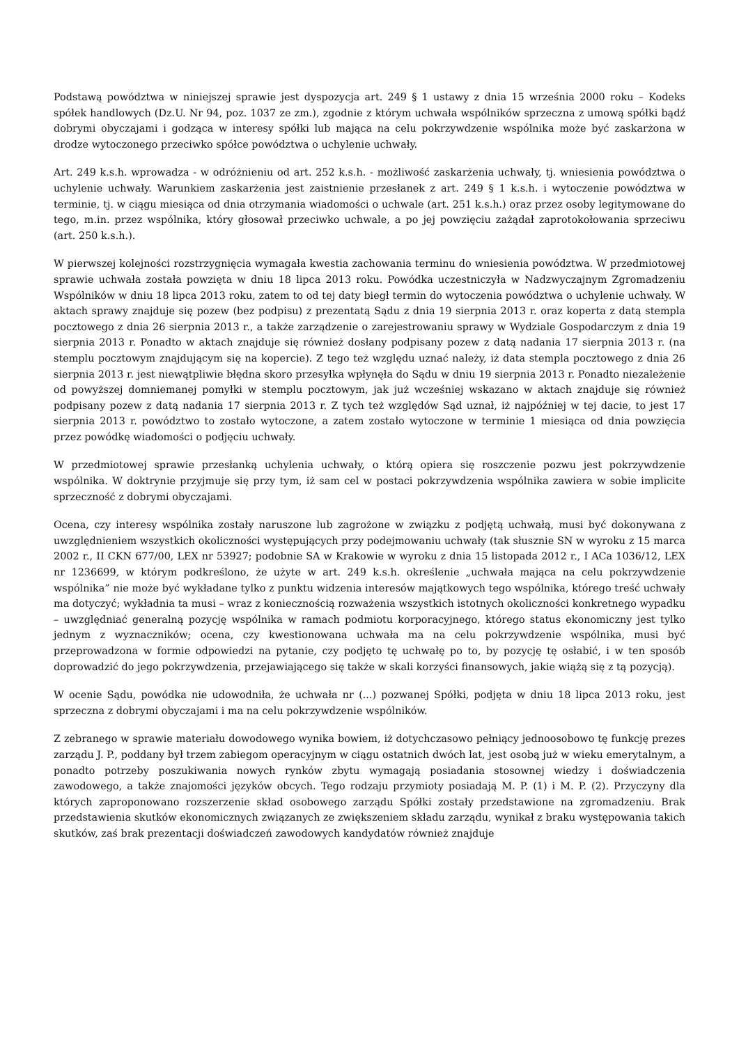Podstawą powództwa w niniejszej sprawie jest dyspozycja art. 249 § 1 ustawy z dnia 15 września 2000 roku – Kodeks spółek handlowych (Dz.U. Nr 94, poz. 1037 ze zm.), zgodnie z którym uchwała wspólników sprzeczna z umową spółki bądź dobrymi obyczajami i godząca w interesy spółki lub mająca na celu pokrzywdzenie wspólnika może być zaskarżona w drodze wytoczonego przeciwko spółce powództwa o uchylenie uchwały.
Art. 249 k.s.h. wprowadza - w odróżnieniu od art. 252 k.s.h. - możliwość zaskarżenia uchwały, tj. wniesienia powództwa o uchylenie uchwały. Warunkiem zaskarżenia jest zaistnienie przesłanek z art. 249 § 1 k.s.h. i wytoczenie powództwa w terminie, tj. w ciągu miesiąca od dnia otrzymania wiadomości o uchwale (art. 251 k.s.h.) oraz przez osoby legitymowane do tego, m.in. przez wspólnika, który głosował przeciwko uchwale, a po jej powzięciu zażądał zaprotokołowania sprzeciwu (art. 250 k.s.h.).
W pierwszej kolejności rozstrzygnięcia wymagała kwestia zachowania terminu do wniesienia powództwa. W przedmiotowej sprawie uchwała została powzięta w dniu 18 lipca 2013 roku. Powódka uczestniczyła w Nadzwyczajnym Zgromadzeniu Wspólników w dniu 18 lipca 2013 roku, zatem to od tej daty biegł termin do wytoczenia powództwa o uchylenie uchwały. W aktach sprawy znajduje się pozew (bez podpisu) z prezentatą Sądu z dnia 19 sierpnia 2013 r. oraz koperta z datą stempla pocztowego z dnia 26 sierpnia 2013 r., a także zarządzenie o zarejestrowaniu sprawy w Wydziale Gospodarczym z dnia 19 sierpnia 2013 r. Ponadto w aktach znajduje się również dosłany podpisany pozew z datą nadania 17 sierpnia 2013 r. (na stemplu pocztowym znajdującym się na kopercie). Z tego też względu uznać należy, iż data stempla pocztowego z dnia 26 sierpnia 2013 r. jest niewątpliwie błędna skoro przesyłka wpłynęła do Sądu w dniu 19 sierpnia 2013 r. Ponadto niezależenie od powyższej domniemanej pomyłki w stemplu pocztowym, jak już wcześniej wskazano w aktach znajduje się również podpisany pozew z datą nadania 17 sierpnia 2013 r. Z tych też względów Sąd uznał, iż najpóźniej w tej dacie, to jest 17 sierpnia 2013 r. powództwo to zostało wytoczone, a zatem zostało wytoczone w terminie 1 miesiąca od dnia powzięcia przez powódkę wiadomości o podjęciu uchwały.
W przedmiotowej sprawie przesłanką uchylenia uchwały, o którą opiera się roszczenie pozwu jest pokrzywdzenie wspólnika. W doktrynie przyjmuje się przy tym, iż sam cel w postaci pokrzywdzenia wspólnika zawiera w sobie implicite sprzeczność z dobrymi obyczajami.
Ocena, czy interesy wspólnika zostały naruszone lub zagrożone w związku z podjętą uchwałą, musi być dokonywana z uwzględnieniem wszystkich okoliczności występujących przy podejmowaniu uchwały (tak słusznie SN w wyroku z 15 marca 2002 r., II CKN 677/00, LEX nr 53927; podobnie SA w Krakowie w wyroku z dnia 15 listopada 2012 r., I ACa 1036/12, LEX nr 1236699, w którym podkreślono, że użyte w art. 249 k.s.h. określenie „uchwała mająca na celu pokrzywdzenie wspólnika” nie może być wykładane tylko z punktu widzenia interesów majątkowych tego wspólnika, którego treść uchwały ma dotyczyć; wykładnia ta musi – wraz z koniecznością rozważenia wszystkich istotnych okoliczności konkretnego wypadku – uwzględniać generalną pozycję wspólnika w ramach podmiotu korporacyjnego, którego status ekonomiczny jest tylko jednym z wyznaczników; ocena, czy kwestionowana uchwała ma na celu pokrzywdzenie wspólnika, musi być przeprowadzona w formie odpowiedzi na pytanie, czy podjęto tę uchwałę po to, by pozycję tę osłabić, i w ten sposób doprowadzić do jego pokrzywdzenia, przejawiającego się także w skali korzyści finansowych, jakie wiążą się z tą pozycją).
W ocenie Sądu, powódka nie udowodniła, że uchwała nr (...) pozwanej Spółki, podjęta w dniu 18 lipca 2013 roku, jest sprzeczna z dobrymi obyczajami i ma na celu pokrzywdzenie wspólników.
Z zebranego w sprawie materiału dowodowego wynika bowiem, iż dotychczasowo pełniący jednoosobowo tę funkcję prezes zarządu J. P., poddany był trzem zabiegom operacyjnym w ciągu ostatnich dwóch lat, jest osobą już w wieku emerytalnym, a ponadto potrzeby poszukiwania nowych rynków zbytu wymagają posiadania stosownej wiedzy i doświadczenia zawodowego, a także znajomości języków obcych. Tego rodzaju przymioty posiadają M. P. (1) i M. P. (2). Przyczyny dla których zaproponowano rozszerzenie skład osobowego zarządu Spółki zostały przedstawione na zgromadzeniu. Brak przedstawienia skutków ekonomicznych związanych ze zwiększeniem składu zarządu, wynikał z braku występowania takich skutków, zaś brak prezentacji doświadczeń zawodowych kandydatów również znajduje